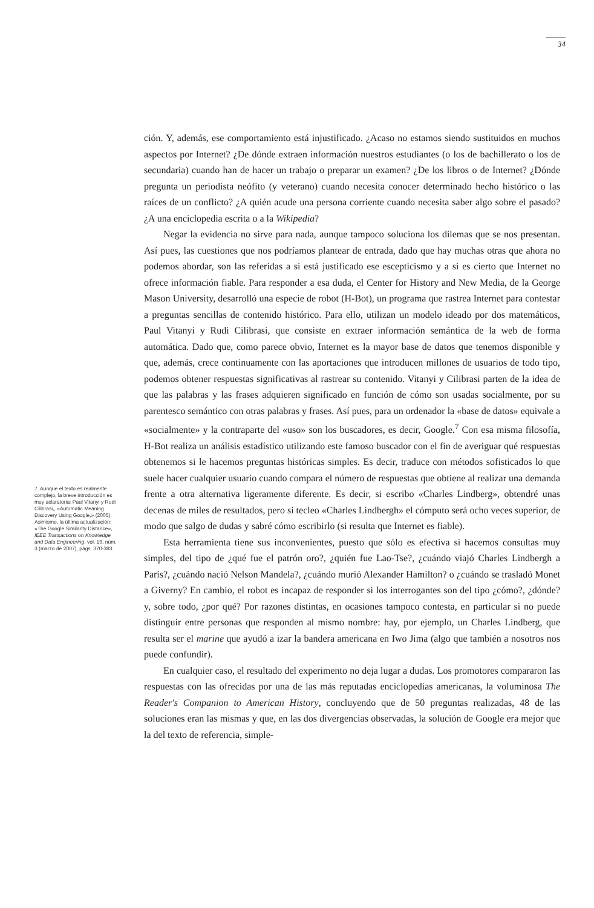34
7. Aunque el texto es realmente complejo, la breve introducción es muy aclaratoria: Paul Vitanyi y Rudi Cilibrasi,, «Automatic Meaning Discovery Using Google,» (2005). Asimismo, la última actualización: «The Google Similarity Distance», IEEE Transactions on Knowledge and Data Engineering, vol. 19, núm. 3 (marzo de 2007), págs. 370-383.
ción. Y, además, ese comportamiento está injustificado. ¿Acaso no estamos siendo sustituidos en muchos aspectos por Internet? ¿De dónde extraen información nuestros estudiantes (o los de bachillerato o los de secundaria) cuando han de hacer un trabajo o preparar un examen? ¿De los libros o de Internet? ¿Dónde pregunta un periodista neófito (y veterano) cuando necesita conocer determinado hecho histórico o las raíces de un conflicto? ¿A quién acude una persona corriente cuando necesita saber algo sobre el pasado? ¿A una enciclopedia escrita o a la Wikipedia?
Negar la evidencia no sirve para nada, aunque tampoco soluciona los dilemas que se nos presentan. Así pues, las cuestiones que nos podríamos plantear de entrada, dado que hay muchas otras que ahora no podemos abordar, son las referidas a si está justificado ese escepticismo y a si es cierto que Internet no ofrece información fiable. Para responder a esa duda, el Center for History and New Media, de la George Mason University, desarrolló una especie de robot (H-Bot), un programa que rastrea Internet para contestar a preguntas sencillas de contenido histórico. Para ello, utilizan un modelo ideado por dos matemáticos, Paul Vitanyi y Rudi Cilibrasi, que consiste en extraer información semántica de la web de forma automática. Dado que, como parece obvio, Internet es la mayor base de datos que tenemos disponible y que, además, crece continuamente con las aportaciones que introducen millones de usuarios de todo tipo, podemos obtener respuestas significativas al rastrear su contenido. Vitanyi y Cilibrasi parten de la idea de que las palabras y las frases adquieren significado en función de cómo son usadas socialmente, por su parentesco semántico con otras palabras y frases. Así pues, para un ordenador la «base de datos» equivale a «socialmente» y la contraparte del «uso» son los buscadores, es decir, Google.<sup>7</sup> Con esa misma filosofía, H-Bot realiza un análisis estadístico utilizando este famoso buscador con el fin de averiguar qué respuestas obtenemos si le hacemos preguntas históricas simples. Es decir, traduce con métodos sofisticados lo que suele hacer cualquier usuario cuando compara el número de respuestas que obtiene al realizar una demanda frente a otra alternativa ligeramente diferente. Es decir, si escribo «Charles Lindberg», obtendré unas decenas de miles de resultados, pero si tecleo «Charles Lindbergh» el cómputo será ocho veces superior, de modo que salgo de dudas y sabré cómo escribirlo (si resulta que Internet es fiable).
Esta herramienta tiene sus inconvenientes, puesto que sólo es efectiva si hacemos consultas muy simples, del tipo de ¿qué fue el patrón oro?, ¿quién fue Lao-Tse?, ¿cuándo viajó Charles Lindbergh a París?, ¿cuándo nació Nelson Mandela?, ¿cuándo murió Alexander Hamilton? o ¿cuándo se trasladó Monet a Giverny? En cambio, el robot es incapaz de responder si los interrogantes son del tipo ¿cómo?, ¿dónde? y, sobre todo, ¿por qué? Por razones distintas, en ocasiones tampoco contesta, en particular si no puede distinguir entre personas que responden al mismo nombre: hay, por ejemplo, un Charles Lindberg, que resulta ser el marine que ayudó a izar la bandera americana en Iwo Jima (algo que también a nosotros nos puede confundir).
En cualquier caso, el resultado del experimento no deja lugar a dudas. Los promotores compararon las respuestas con las ofrecidas por una de las más reputadas enciclopedias americanas, la voluminosa The Reader's Companion to American History, concluyendo que de 50 preguntas realizadas, 48 de las soluciones eran las mismas y que, en las dos divergencias observadas, la solución de Google era mejor que la del texto de referencia, simple-